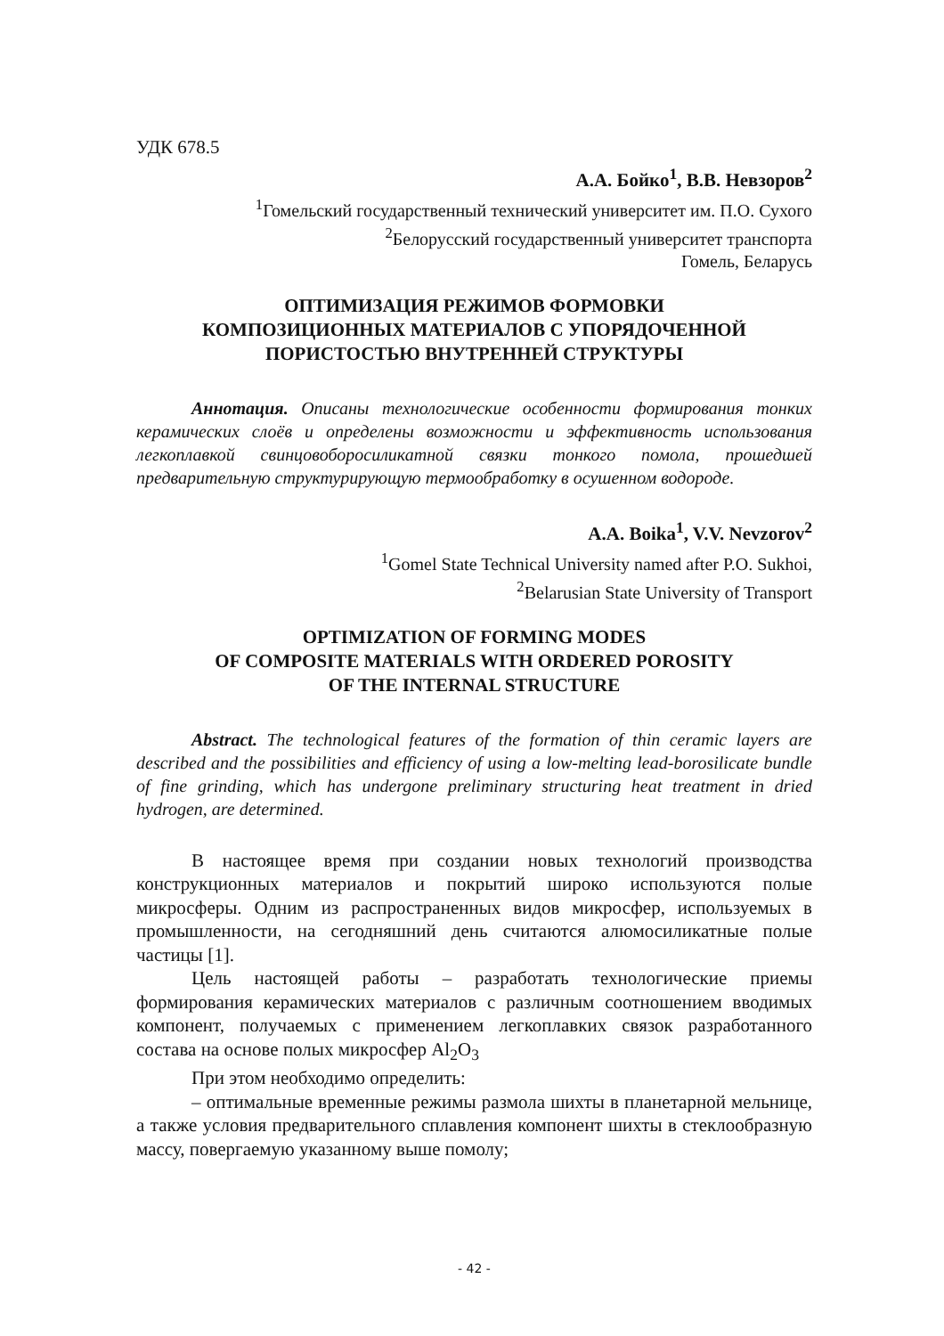УДК 678.5
А.А. Бойко<sup>1</sup>, В.В. Невзоров<sup>2</sup>
<sup>1</sup> Гомельский государственный технический университет им. П.О. Сухого
<sup>2</sup> Белорусский государственный университет транспорта
Гомель, Беларусь
ОПТИМИЗАЦИЯ РЕЖИМОВ ФОРМОВКИ
КОМПОЗИЦИОННЫХ МАТЕРИАЛОВ С УПОРЯДОЧЕННОЙ
ПОРИСТОСТЬЮ ВНУТРЕННЕЙ СТРУКТУРЫ
Аннотация. Описаны технологические особенности формирования тонких керамических слоёв и определены возможности и эффективность использования легкоплавкой свинцовоборосиликатной связки тонкого помола, прошедшей предварительную структурирующую термообработку в осушенном водороде.
A.A. Boika<sup>1</sup>, V.V. Nevzorov<sup>2</sup>
<sup>1</sup> Gomel State Technical University named after P.O. Sukhoi,
<sup>2</sup> Belarusian State University of Transport
OPTIMIZATION OF FORMING MODES
OF COMPOSITE MATERIALS WITH ORDERED POROSITY
OF THE INTERNAL STRUCTURE
Abstract. The technological features of the formation of thin ceramic layers are described and the possibilities and efficiency of using a low-melting lead-borosilicate bundle of fine grinding, which has undergone preliminary structuring heat treatment in dried hydrogen, are determined.
В настоящее время при создании новых технологий производства конструкционных материалов и покрытий широко используются полые микросферы. Одним из распространенных видов микросфер, используемых в промышленности, на сегодняшний день считаются алюмосиликатные полые частицы [1].
Цель настоящей работы – разработать технологические приемы формирования керамических материалов с различным соотношением вводимых компонент, получаемых с применением легкоплавких связок разработанного состава на основе полых микросфер Al<sub>2</sub>O<sub>3</sub>
При этом необходимо определить:
– оптимальные временные режимы размола шихты в планетарной мельнице, а также условия предварительного сплавления компонент шихты в стеклообразную массу, повергаемую указанному выше помолу;
- 42 -